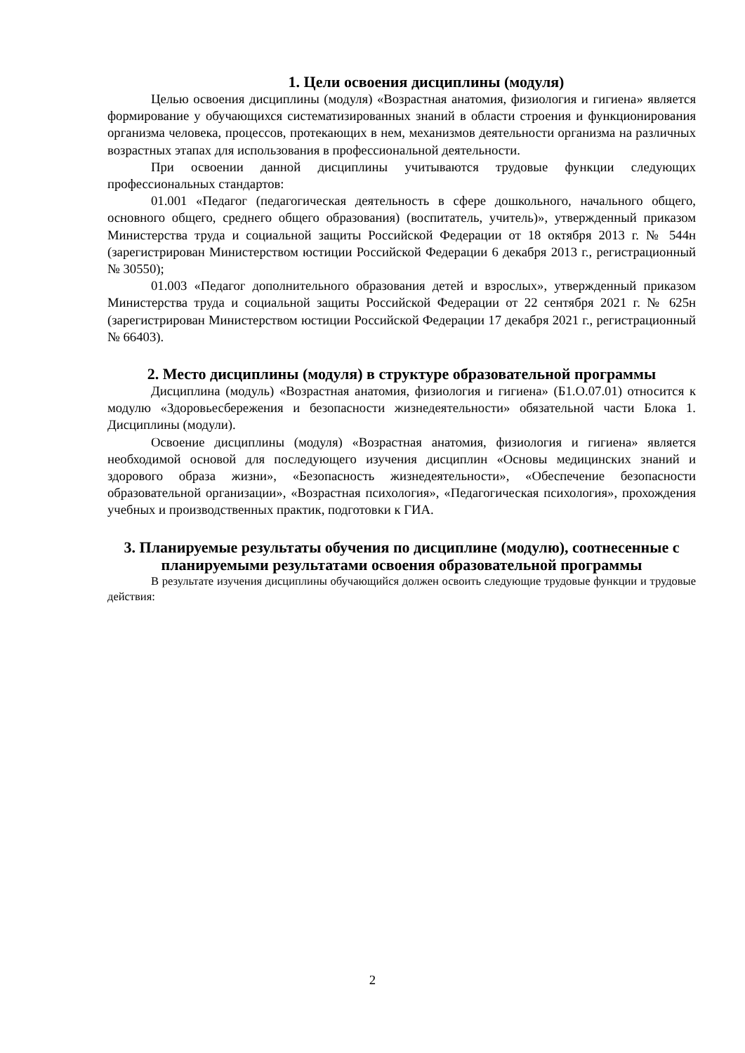1. Цели освоения дисциплины (модуля)
Целью освоения дисциплины (модуля) «Возрастная анатомия, физиология и гигиена» является формирование у обучающихся систематизированных знаний в области строения и функционирования организма человека, процессов, протекающих в нем, механизмов деятельности организма на различных возрастных этапах для использования в профессиональной деятельности.
При освоении данной дисциплины учитываются трудовые функции следующих профессиональных стандартов:
01.001 «Педагог (педагогическая деятельность в сфере дошкольного, начального общего, основного общего, среднего общего образования) (воспитатель, учитель)», утвержденный приказом Министерства труда и социальной защиты Российской Федерации от 18 октября 2013 г. № 544н (зарегистрирован Министерством юстиции Российской Федерации 6 декабря 2013 г., регистрационный № 30550);
01.003 «Педагог дополнительного образования детей и взрослых», утвержденный приказом Министерства труда и социальной защиты Российской Федерации от 22 сентября 2021 г. № 625н (зарегистрирован Министерством юстиции Российской Федерации 17 декабря 2021 г., регистрационный № 66403).
2. Место дисциплины (модуля) в структуре образовательной программы
Дисциплина (модуль) «Возрастная анатомия, физиология и гигиена» (Б1.О.07.01) относится к модулю «Здоровьесбережения и безопасности жизнедеятельности» обязательной части Блока 1. Дисциплины (модули).
Освоение дисциплины (модуля) «Возрастная анатомия, физиология и гигиена» является необходимой основой для последующего изучения дисциплин «Основы медицинских знаний и здорового образа жизни», «Безопасность жизнедеятельности», «Обеспечение безопасности образовательной организации», «Возрастная психология», «Педагогическая психология», прохождения учебных и производственных практик, подготовки к ГИА.
3. Планируемые результаты обучения по дисциплине (модулю), соотнесенные с планируемыми результатами освоения образовательной программы
В результате изучения дисциплины обучающийся должен освоить следующие трудовые функции и трудовые действия:
2